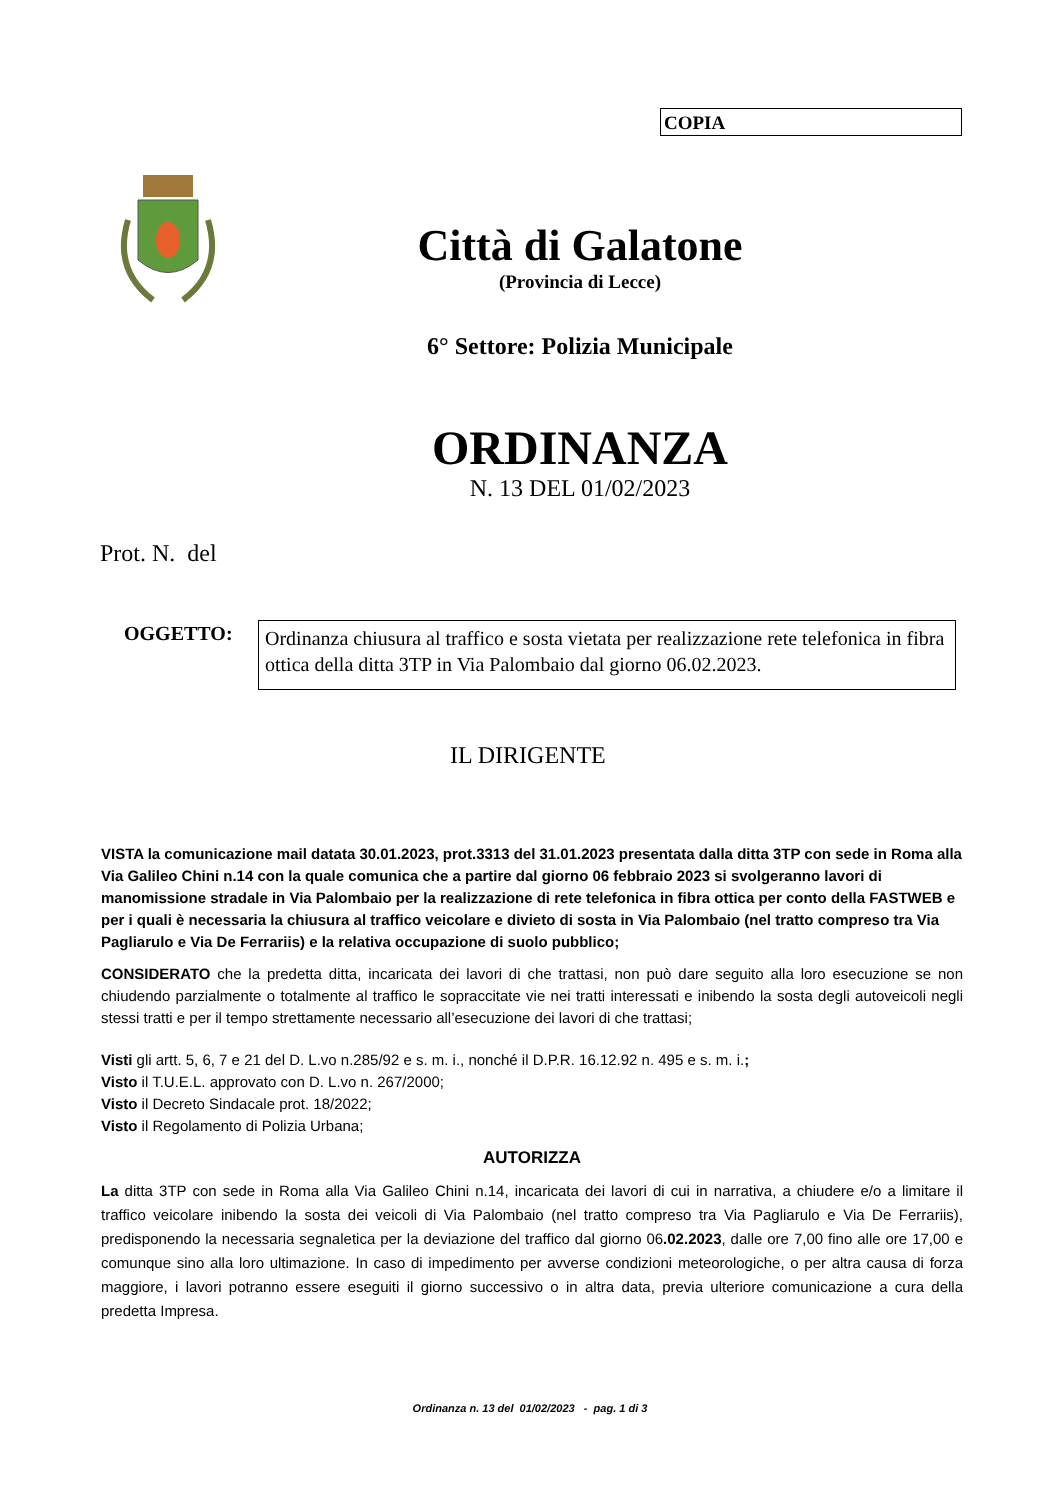COPIA
Città di Galatone
(Provincia di Lecce)
6° Settore: Polizia Municipale
ORDINANZA
N. 13 DEL 01/02/2023
Prot. N. del
OGGETTO:
Ordinanza chiusura al traffico e sosta vietata per realizzazione rete telefonica in fibra ottica della ditta 3TP in Via Palombaio dal giorno 06.02.2023.
IL DIRIGENTE
VISTA la comunicazione mail datata 30.01.2023, prot.3313 del 31.01.2023 presentata dalla ditta 3TP con sede in Roma alla Via Galileo Chini n.14 con la quale comunica che a partire dal giorno 06 febbraio 2023 si svolgeranno lavori di manomissione stradale in Via Palombaio per la realizzazione di rete telefonica in fibra ottica per conto della FASTWEB e per i quali è necessaria la chiusura al traffico veicolare e divieto di sosta in Via Palombaio (nel tratto compreso tra Via Pagliarulo e Via De Ferrariis) e la relativa occupazione di suolo pubblico;
CONSIDERATO che la predetta ditta, incaricata dei lavori di che trattasi, non può dare seguito alla loro esecuzione se non chiudendo parzialmente o totalmente al traffico le sopraccitate vie nei tratti interessati e inibendo la sosta degli autoveicoli negli stessi tratti e per il tempo strettamente necessario all’esecuzione dei lavori di che trattasi;
Visti gli artt. 5, 6, 7 e 21 del D. L.vo n.285/92 e s. m. i., nonché il D.P.R. 16.12.92 n. 495 e s. m. i.;
Visto il T.U.E.L. approvato con D. L.vo n. 267/2000;
Visto il Decreto Sindacale prot. 18/2022;
Visto il Regolamento di Polizia Urbana;
AUTORIZZA
La ditta 3TP con sede in Roma alla Via Galileo Chini n.14, incaricata dei lavori di cui in narrativa, a chiudere e/o a limitare il traffico veicolare inibendo la sosta dei veicoli di Via Palombaio (nel tratto compreso tra Via Pagliarulo e Via De Ferrariis), predisponendo la necessaria segnaletica per la deviazione del traffico dal giorno 06.02.2023, dalle ore 7,00 fino alle ore 17,00 e comunque sino alla loro ultimazione. In caso di impedimento per avverse condizioni meteorologiche, o per altra causa di forza maggiore, i lavori potranno essere eseguiti il giorno successivo o in altra data, previa ulteriore comunicazione a cura della predetta Impresa.
Ordinanza n. 13 del 01/02/2023 - pag. 1 di 3